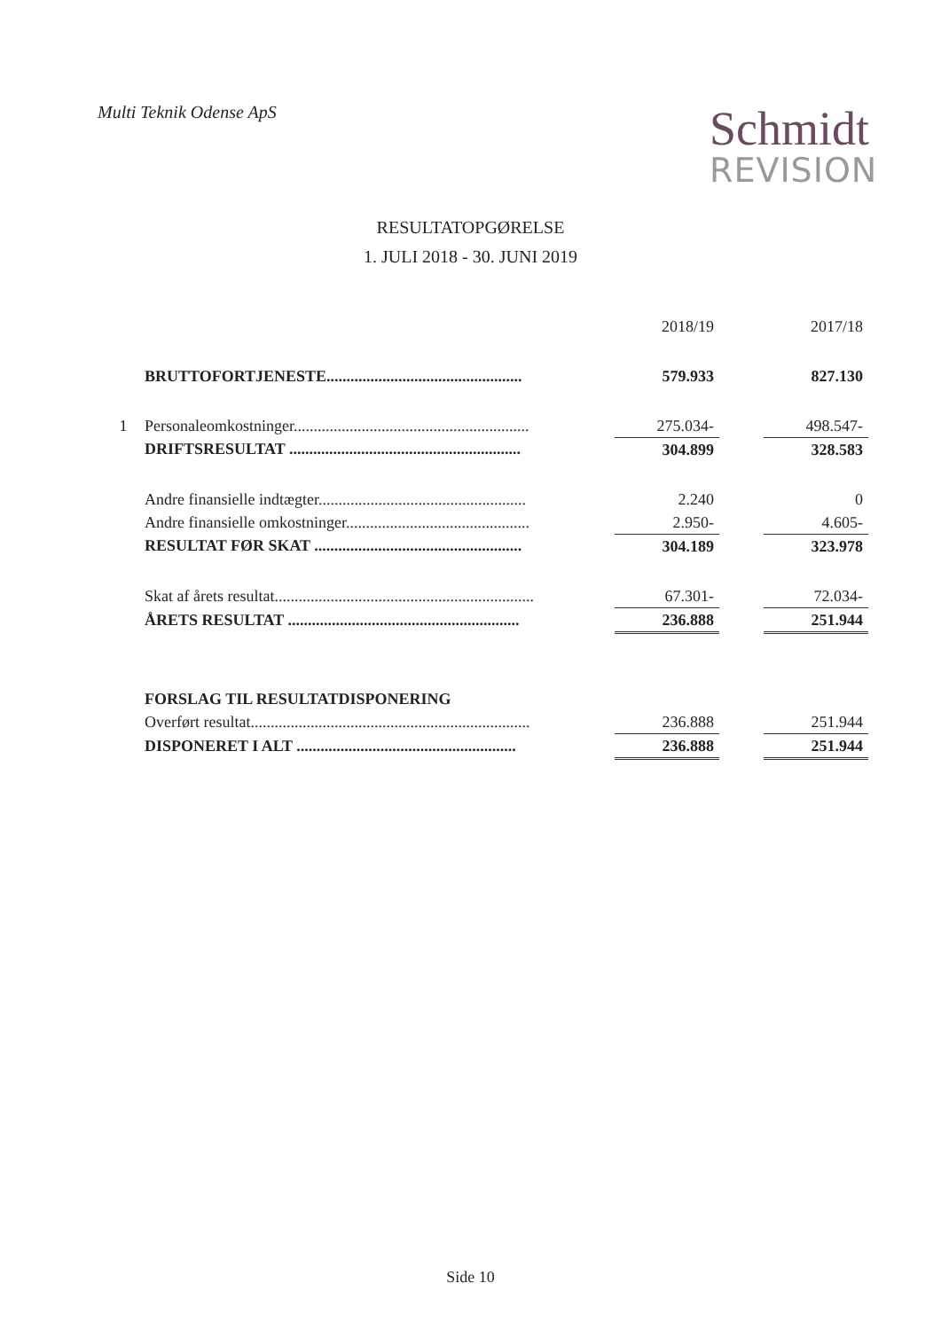Multi Teknik Odense ApS
Schmidt
REVISION
RESULTATOPGØRELSE
1. JULI 2018 - 30. JUNI 2019
| | | | 2018/19 | | 2017/18 |
| | BRUTTOFORTJENESTE................................................. | | 579.933 | | 827.130 |
| 1 | Personaleomkostninger........................................................... | | 275.034- | | 498.547- |
| | DRIFTSRESULTAT .......................................................... | | 304.899 | | 328.583 |
| | Andre finansielle indtægter.................................................... | | 2.240 | | 0 |
| | Andre finansielle omkostninger.............................................. | | 2.950- | | 4.605- |
| | RESULTAT FØR SKAT .................................................... | | 304.189 | | 323.978 |
| | Skat af årets resultat................................................................. | | 67.301- | | 72.034- |
| | ÅRETS RESULTAT .......................................................... | | 236.888 | | 251.944 |
| | FORSLAG TIL RESULTATDISPONERING | | | | |
| | Overført resultat...................................................................... | | 236.888 | | 251.944 |
| | DISPONERET I ALT ....................................................... | | 236.888 | | 251.944 |
Side 10